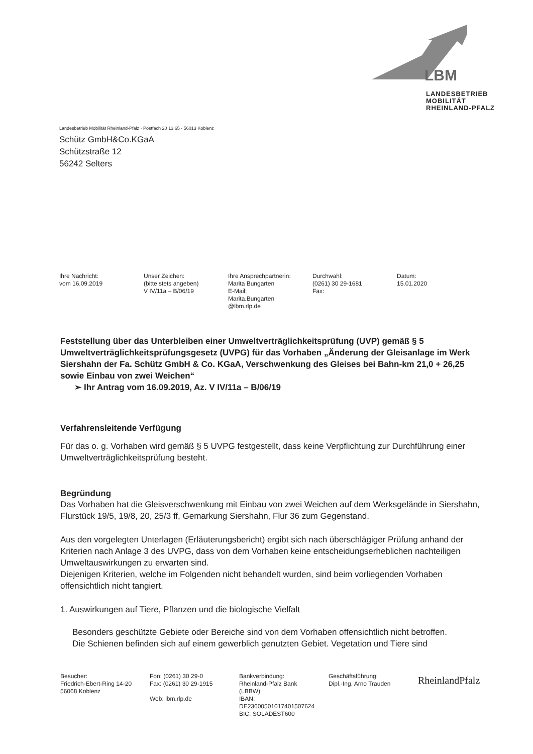LBM
LANDESBETRIEB
MOBILITÄT
RHEINLAND-PFALZ
Landesbetrieb Mobilität Rheinland-Pfalz · Postfach 20 13 65 · 56013 Koblenz
Schütz GmbH&Co.KGaA
Schützstraße 12
56242 Selters
Ihre Nachricht:
vom 16.09.2019
Unser Zeichen:
(bitte stets angeben)
V IV/11a – B/06/19
Ihre Ansprechpartnerin:
Marita Bungarten
E-Mail:
Marita.Bungarten
@lbm.rlp.de
Durchwahl:
(0261) 30 29-1681
Fax:
Datum:
15.01.2020
Feststellung über das Unterbleiben einer Umweltverträglichkeitsprüfung (UVP) gemäß § 5 Umweltverträglichkeitsprüfungsgesetz (UVPG) für das Vorhaben „Änderung der Gleisanlage im Werk Siershahn der Fa. Schütz GmbH & Co. KGaA, Verschwenkung des Gleises bei Bahn-km 21,0 + 26,25 sowie Einbau von zwei Weichen“
➢ Ihr Antrag vom 16.09.2019, Az. V IV/11a – B/06/19
Verfahrensleitende Verfügung
Für das o. g. Vorhaben wird gemäß § 5 UVPG festgestellt, dass keine Verpflichtung zur Durchführung einer Umweltverträglichkeitsprüfung besteht.
Begründung
Das Vorhaben hat die Gleisverschwenkung mit Einbau von zwei Weichen auf dem Werksgelände in Siershahn, Flurstück 19/5, 19/8, 20, 25/3 ff, Gemarkung Siershahn, Flur 36 zum Gegenstand.
Aus den vorgelegten Unterlagen (Erläuterungsbericht) ergibt sich nach überschlägiger Prüfung anhand der Kriterien nach Anlage 3 des UVPG, dass von dem Vorhaben keine entscheidungserheblichen nachteiligen Umweltauswirkungen zu erwarten sind.
Diejenigen Kriterien, welche im Folgenden nicht behandelt wurden, sind beim vorliegenden Vorhaben offensichtlich nicht tangiert.
1. Auswirkungen auf Tiere, Pflanzen und die biologische Vielfalt
Besonders geschützte Gebiete oder Bereiche sind von dem Vorhaben offensichtlich nicht betroffen.
Die Schienen befinden sich auf einem gewerblich genutzten Gebiet. Vegetation und Tiere sind
Besucher:
Friedrich-Ebert-Ring 14-20
56068 Koblenz
Fon: (0261) 30 29-0
Fax: (0261) 30 29-1915
Web: lbm.rlp.de
Bankverbindung:
Rheinland-Pfalz Bank
(LBBW)
IBAN:
DE23600501017401507624
BIC: SOLADEST600
Geschäftsführung:
Dipl.-Ing. Arno Trauden
RheinlandPfalz